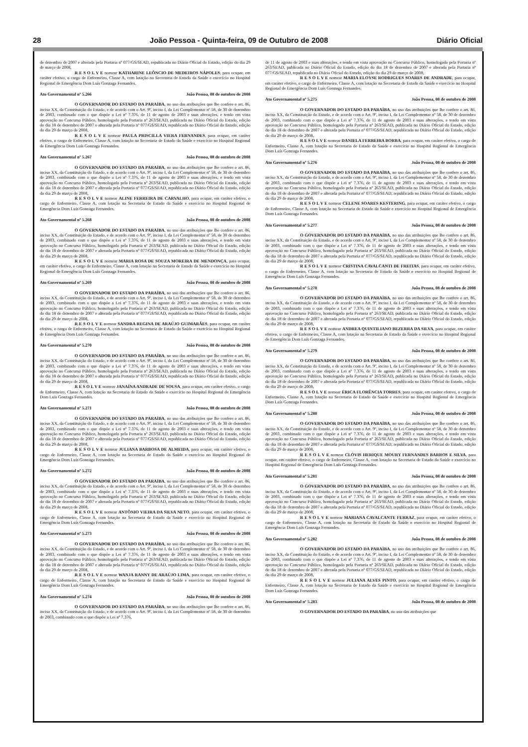28 João Pessoa - Quinta-feira, 09 de Outubro de 2008 Diário Oficial
de dezembro de 2007 e alterada pela Portaria nº 077/GS/SEAD, republicada no Diário Oficial do Estado, edição do dia 29 de março de 2008,
R E S O L V E nomear KATHARINE LEÔNCIO DE MEDEIROS NÁPOLES, para ocupar, em caráter efetivo, o cargo de Enfermeiro, Classe A, com lotação na Secretaria de Estado da Saúde e exercício no Hospital Regional de Emergência Dom Luís Gonzaga Fernandes.
Ato Governamental nº 5.266 João Pessoa, 08 de outubro de 2008
O GOVERNADOR DO ESTADO DA PARAÍBA, no uso das atribuições que lhe confere o art. 86, inciso XX, da Constituição do Estado, e de acordo com o Art. 9º, inciso I, da Lei Complementar nº 58, de 30 de dezembro de 2003, combinado com o que dispõe a Lei nº 7.376, de 11 de agosto de 2003 e suas alterações, e tendo em vista aprovação no Concurso Público, homologado pela Portaria nº 263/SEAD, publicada no Diário Oficial do Estado, edição do dia 18 de dezembro de 2007 e alterada pela Portaria nº 077/GS/SEAD, republicada no Diário Oficial do Estado, edição do dia 29 de março de 2008,
R E S O L V E nomear PAULA PRISCILLA VIERA FERNANDES, para ocupar, em caráter efetivo, o cargo de Enfermeiro, Classe A, com lotação na Secretaria de Estado da Saúde e exercício no Hospital Regional de Emergência Dom Luís Gonzaga Fernandes.
Ato Governamental nº 5.267 João Pessoa, 08 de outubro de 2008
O GOVERNADOR DO ESTADO DA PARAÍBA, no uso das atribuições que lhe confere o art. 86, inciso XX, da Constituição do Estado, e de acordo com o Art. 9º, inciso I, da Lei Complementar nº 58, de 30 de dezembro de 2003, combinado com o que dispõe a Lei nº 7.376, de 11 de agosto de 2003 e suas alterações, e tendo em vista aprovação no Concurso Público, homologado pela Portaria nº 263/SEAD, publicada no Diário Oficial do Estado, edição do dia 18 de dezembro de 2007 e alterada pela Portaria nº 077/GS/SEAD, republicada no Diário Oficial do Estado, edição do dia 29 de março de 2008,
R E S O L V E nomear ALINE FERREIRA DE CARVALHO, para ocupar, em caráter efetivo, o cargo de Enfermeiro, Classe A, com lotação na Secretaria de Estado da Saúde e exercício no Hospital Regional de Emergência Dom Luís Gonzaga Fernandes.
Ato Governamental nº 5.268 João Pessoa, 08 de outubro de 2008
O GOVERNADOR DO ESTADO DA PARAÍBA, no uso das atribuições que lhe confere o art. 86, inciso XX, da Constituição do Estado, e de acordo com o Art. 9º, inciso I, da Lei Complementar nº 58, de 30 de dezembro de 2003, combinado com o que dispõe a Lei nº 7.376, de 11 de agosto de 2003 e suas alterações, e tendo em vista aprovação no Concurso Público, homologado pela Portaria nº 263/SEAD, publicada no Diário Oficial do Estado, edição do dia 18 de dezembro de 2007 e alterada pela Portaria nº 077/GS/SEAD, republicada no Diário Oficial do Estado, edição do dia 29 de março de 2008,
R E S O L V E nomear MARIA ROSA DE SOUZA MOREIRA DE MENDONÇA, para ocupar, em caráter efetivo, o cargo de Enfermeiro, Classe A, com lotação na Secretaria de Estado da Saúde e exercício no Hospital Regional de Emergência Dom Luís Gonzaga Fernandes.
Ato Governamental nº 5.269 João Pessoa, 08 de outubro de 2008
O GOVERNADOR DO ESTADO DA PARAÍBA, no uso das atribuições que lhe confere o art. 86, inciso XX, da Constituição do Estado, e de acordo com o Art. 9º, inciso I, da Lei Complementar nº 58, de 30 de dezembro de 2003, combinado com o que dispõe a Lei nº 7.376, de 11 de agosto de 2003 e suas alterações, e tendo em vista aprovação no Concurso Público, homologado pela Portaria nº 263/SEAD, publicada no Diário Oficial do Estado, edição do dia 18 de dezembro de 2007 e alterada pela Portaria nº 077/GS/SEAD, republicada no Diário Oficial do Estado, edição do dia 29 de março de 2008,
R E S O L V E nomear SANDRA REGINA DE ARAÚJO GUIMARÃES, para ocupar, em caráter efetivo, o cargo de Enfermeiro, Classe A, com lotação na Secretaria de Estado da Saúde e exercício no Hospital Regional de Emergência Dom Luís Gonzaga Fernandes.
Ato Governamental nº 5.270 João Pessoa, 08 de outubro de 2008
O GOVERNADOR DO ESTADO DA PARAÍBA, no uso das atribuições que lhe confere o art. 86, inciso XX, da Constituição do Estado, e de acordo com o Art. 9º, inciso I, da Lei Complementar nº 58, de 30 de dezembro de 2003, combinado com o que dispõe a Lei nº 7.376, de 11 de agosto de 2003 e suas alterações, e tendo em vista aprovação no Concurso Público, homologado pela Portaria nº 263/SEAD, publicada no Diário Oficial do Estado, edição do dia 18 de dezembro de 2007 e alterada pela Portaria nº 077/GS/SEAD, republicada no Diário Oficial do Estado, edição do dia 29 de março de 2008,
R E S O L V E nomear JANAÍNA ANDRADE DE SOUSA, para ocupar, em caráter efetivo, o cargo de Enfermeiro, Classe A, com lotação na Secretaria de Estado da Saúde e exercício no Hospital Regional de Emergência Dom Luís Gonzaga Fernandes.
Ato Governamental nº 5.271 João Pessoa, 08 de outubro de 2008
O GOVERNADOR DO ESTADO DA PARAÍBA, no uso das atribuições que lhe confere o art. 86, inciso XX, da Constituição do Estado, e de acordo com o Art. 9º, inciso I, da Lei Complementar nº 58, de 30 de dezembro de 2003, combinado com o que dispõe a Lei nº 7.376, de 11 de agosto de 2003 e suas alterações, e tendo em vista aprovação no Concurso Público, homologado pela Portaria nº 263/SEAD, publicada no Diário Oficial do Estado, edição do dia 18 de dezembro de 2007 e alterada pela Portaria nº 077/GS/SEAD, republicada no Diário Oficial do Estado, edição do dia 29 de março de 2008,
R E S O L V E nomear JULIANA BARBOSA DE ALMEIDA, para ocupar, em caráter efetivo, o cargo de Enfermeiro, Classe A, com lotação na Secretaria de Estado da Saúde e exercício no Hospital Regional de Emergência Dom Luís Gonzaga Fernandes.
Ato Governamental nº 5.272 João Pessoa, 08 de outubro de 2008
O GOVERNADOR DO ESTADO DA PARAÍBA, no uso das atribuições que lhe confere o art. 86, inciso XX, da Constituição do Estado, e de acordo com o Art. 9º, inciso I, da Lei Complementar nº 58, de 30 de dezembro de 2003, combinado com o que dispõe a Lei nº 7.376, de 11 de agosto de 2003 e suas alterações, e tendo em vista aprovação no Concurso Público, homologado pela Portaria nº 263/SEAD, publicada no Diário Oficial do Estado, edição do dia 18 de dezembro de 2007 e alterada pela Portaria nº 077/GS/SEAD, republicada no Diário Oficial do Estado, edição do dia 29 de março de 2008,
R E S O L V E nomear ANTÔNIO VIEIRA DA SILVA NETO, para ocupar, em caráter efetivo, o cargo de Enfermeiro, Classe A, com lotação na Secretaria de Estado da Saúde e exercício no Hospital Regional de Emergência Dom Luís Gonzaga Fernandes.
Ato Governamental nº 5.273 João Pessoa, 08 de outubro de 2008
O GOVERNADOR DO ESTADO DA PARAÍBA, no uso das atribuições que lhe confere o art. 86, inciso XX, da Constituição do Estado, e de acordo com o Art. 9º, inciso I, da Lei Complementar nº 58, de 30 de dezembro de 2003, combinado com o que dispõe a Lei nº 7.376, de 11 de agosto de 2003 e suas alterações, e tendo em vista aprovação no Concurso Público, homologado pela Portaria nº 263/SEAD, publicada no Diário Oficial do Estado, edição do dia 18 de dezembro de 2007 e alterada pela Portaria nº 077/GS/SEAD, republicada no Diário Oficial do Estado, edição do dia 29 de março de 2008,
R E S O L V E nomear WANJA RANNY DE ARAÚJO LIMA, para ocupar, em caráter efetivo, o cargo de Enfermeiro, Classe A, com lotação na Secretaria de Estado da Saúde e exercício no Hospital Regional de Emergência Dom Luís Gonzaga Fernandes.
Ato Governamental nº 5.274 João Pessoa, 08 de outubro de 2008
O GOVERNADOR DO ESTADO DA PARAÍBA, no uso das atribuições que lhe confere o art. 86, inciso XX, da Constituição do Estado, e de acordo com o Art. 9º, inciso I, da Lei Complementar nº 58, de 30 de dezembro de 2003, combinado com o que dispõe a Lei nº 7.376,
de 11 de agosto de 2003 e suas alterações, e tendo em vista aprovação no Concurso Público, homologado pela Portaria nº 263/SEAD, publicada no Diário Oficial do Estado, edição do dia 18 de dezembro de 2007 e alterada pela Portaria nº 077/GS/SEAD, republicada no Diário Oficial do Estado, edição do dia 29 de março de 2008,
R E S O L V E nomear MARIA ELOYSE RODRIGUES SOARES DE ANDRADE, para ocupar, em caráter efetivo, o cargo de Enfermeiro, Classe A, com lotação na Secretaria de Estado da Saúde e exercício no Hospital Regional de Emergência Dom Luís Gonzaga Fernandes.
Ato Governamental nº 5.275 João Pessoa, 08 de outubro de 2008
O GOVERNADOR DO ESTADO DA PARAÍBA, no uso das atribuições que lhe confere o art. 86, inciso XX, da Constituição do Estado, e de acordo com o Art. 9º, inciso I, da Lei Complementar nº 58, de 30 de dezembro de 2003, combinado com o que dispõe a Lei nº 7.376, de 11 de agosto de 2003 e suas alterações, e tendo em vista aprovação no Concurso Público, homologado pela Portaria nº 263/SEAD, publicada no Diário Oficial do Estado, edição do dia 18 de dezembro de 2007 e alterada pela Portaria nº 077/GS/SEAD, republicada no Diário Oficial do Estado, edição do dia 29 de março de 2008,
R E S O L V E nomear DANIELA FERREIRA BORBA, para ocupar, em caráter efetivo, o cargo de Enfermeiro, Classe A, com lotação na Secretaria de Estado da Saúde e exercício no Hospital Regional de Emergência Dom Luís Gonzaga Fernandes.
Ato Governamental nº 5.276 João Pessoa, 08 de outubro de 2008
O GOVERNADOR DO ESTADO DA PARAÍBA, no uso das atribuições que lhe confere o art. 86, inciso XX, da Constituição do Estado, e de acordo com o Art. 9º, inciso I, da Lei Complementar nº 58, de 30 de dezembro de 2003, combinado com o que dispõe a Lei nº 7.376, de 11 de agosto de 2003 e suas alterações, e tendo em vista aprovação no Concurso Público, homologado pela Portaria nº 263/SEAD, publicada no Diário Oficial do Estado, edição do dia 18 de dezembro de 2007 e alterada pela Portaria nº 077/GS/SEAD, republicada no Diário Oficial do Estado, edição do dia 29 de março de 2008,
R E S O L V E nomear CELENE SOARES KESTERING, para ocupar, em caráter efetivo, o cargo de Enfermeiro, Classe A, com lotação na Secretaria de Estado da Saúde e exercício no Hospital Regional de Emergência Dom Luís Gonzaga Fernandes.
Ato Governamental nº 5.277 João Pessoa, 08 de outubro de 2008
O GOVERNADOR DO ESTADO DA PARAÍBA, no uso das atribuições que lhe confere o art. 86, inciso XX, da Constituição do Estado, e de acordo com o Art. 9º, inciso I, da Lei Complementar nº 58, de 30 de dezembro de 2003, combinado com o que dispõe a Lei nº 7.376, de 11 de agosto de 2003 e suas alterações, e tendo em vista aprovação no Concurso Público, homologado pela Portaria nº 263/SEAD, publicada no Diário Oficial do Estado, edição do dia 18 de dezembro de 2007 e alterada pela Portaria nº 077/GS/SEAD, republicada no Diário Oficial do Estado, edição do dia 29 de março de 2008,
R E S O L V E nomear CRISTINA CAVALCANTI DE FREITAS, para ocupar, em caráter efetivo, o cargo de Enfermeiro, Classe A, com lotação na Secretaria de Estado da Saúde e exercício no Hospital Regional de Emergência Dom Luís Gonzaga Fernandes.
Ato Governamental nº 5.278 João Pessoa, 08 de outubro de 2008
O GOVERNADOR DO ESTADO DA PARAÍBA, no uso das atribuições que lhe confere o art. 86, inciso XX, da Constituição do Estado, e de acordo com o Art. 9º, inciso I, da Lei Complementar nº 58, de 30 de dezembro de 2003, combinado com o que dispõe a Lei nº 7.376, de 11 de agosto de 2003 e suas alterações, e tendo em vista aprovação no Concurso Público, homologado pela Portaria nº 263/SEAD, publicada no Diário Oficial do Estado, edição do dia 18 de dezembro de 2007 e alterada pela Portaria nº 077/GS/SEAD, republicada no Diário Oficial do Estado, edição do dia 29 de março de 2008,
R E S O L V E nomear ANDREA QUINTILIANO BEZERRA DA SILVA, para ocupar, em caráter efetivo, o cargo de Enfermeiro, Classe A, com lotação na Secretaria de Estado da Saúde e exercício no Hospital Regional de Emergência Dom Luís Gonzaga Fernandes.
Ato Governamental nº 5.279 João Pessoa, 08 de outubro de 2008
O GOVERNADOR DO ESTADO DA PARAÍBA, no uso das atribuições que lhe confere o art. 86, inciso XX, da Constituição do Estado, e de acordo com o Art. 9º, inciso I, da Lei Complementar nº 58, de 30 de dezembro de 2003, combinado com o que dispõe a Lei nº 7.376, de 11 de agosto de 2003 e suas alterações, e tendo em vista aprovação no Concurso Público, homologado pela Portaria nº 263/SEAD, publicada no Diário Oficial do Estado, edição do dia 18 de dezembro de 2007 e alterada pela Portaria nº 077/GS/SEAD, republicada no Diário Oficial do Estado, edição do dia 29 de março de 2008,
R E S O L V E nomear ÉRICA FLORÊNCIA TORRES, para ocupar, em caráter efetivo, o cargo de Enfermeiro, Classe A, com lotação na Secretaria de Estado da Saúde e exercício no Hospital Regional de Emergência Dom Luís Gonzaga Fernandes.
Ato Governamental nº 5.280 João Pessoa, 08 de outubro de 2008
O GOVERNADOR DO ESTADO DA PARAÍBA, no uso das atribuições que lhe confere o art. 86, inciso XX, da Constituição do Estado, e de acordo com o Art. 9º, inciso I, da Lei Complementar nº 58, de 30 de dezembro de 2003, combinado com o que dispõe a Lei nº 7.376, de 11 de agosto de 2003 e suas alterações, e tendo em vista aprovação no Concurso Público, homologado pela Portaria nº 263/SEAD, publicada no Diário Oficial do Estado, edição do dia 18 de dezembro de 2007 e alterada pela Portaria nº 077/GS/SEAD, republicada no Diário Oficial do Estado, edição do dia 29 de março de 2008,
R E S O L V E nomear CLÓVIS HERIQUE MOURY FERNANDES BARROS E SILVA, para ocupar, em caráter efetivo, o cargo de Enfermeiro, Classe A, com lotação na Secretaria de Estado da Saúde e exercício no Hospital Regional de Emergência Dom Luís Gonzaga Fernandes.
Ato Governamental nº 5.281 João Pessoa, 08 de outubro de 2008
O GOVERNADOR DO ESTADO DA PARAÍBA, no uso das atribuições que lhe confere o art. 86, inciso XX, da Constituição do Estado, e de acordo com o Art. 9º, inciso I, da Lei Complementar nº 58, de 30 de dezembro de 2003, combinado com o que dispõe a Lei nº 7.376, de 11 de agosto de 2003 e suas alterações, e tendo em vista aprovação no Concurso Público, homologado pela Portaria nº 263/SEAD, publicada no Diário Oficial do Estado, edição do dia 18 de dezembro de 2007 e alterada pela Portaria nº 077/GS/SEAD, republicada no Diário Oficial do Estado, edição do dia 29 de março de 2008,
R E S O L V E nomear MARIANA CAVALCANTE FERRAZ, para ocupar, em caráter efetivo, o cargo de Enfermeiro, Classe A, com lotação na Secretaria de Estado da Saúde e exercício no Hospital Regional de Emergência Dom Luís Gonzaga Fernandes.
Ato Governamental nº 5.282 João Pessoa, 08 de outubro de 2008
O GOVERNADOR DO ESTADO DA PARAÍBA, no uso das atribuições que lhe confere o art. 86, inciso XX, da Constituição do Estado, e de acordo com o Art. 9º, inciso I, da Lei Complementar nº 58, de 30 de dezembro de 2003, combinado com o que dispõe a Lei nº 7.376, de 11 de agosto de 2003 e suas alterações, e tendo em vista aprovação no Concurso Público, homologado pela Portaria nº 263/SEAD, publicada no Diário Oficial do Estado, edição do dia 18 de dezembro de 2007 e alterada pela Portaria nº 077/GS/SEAD, republicada no Diário Oficial do Estado, edição do dia 29 de março de 2008,
R E S O L V E nomear JULIANA ALVES PINTO, para ocupar, em caráter efetivo, o cargo de Enfermeiro, Classe A, com lotação na Secretaria de Estado da Saúde e exercício no Hospital Regional de Emergência Dom Luís Gonzaga Fernandes.
Ato Governamental nº 5.283 João Pessoa, 08 de outubro de 2008
O GOVERNADOR DO ESTADO DA PARAÍBA, no uso das atribuições que